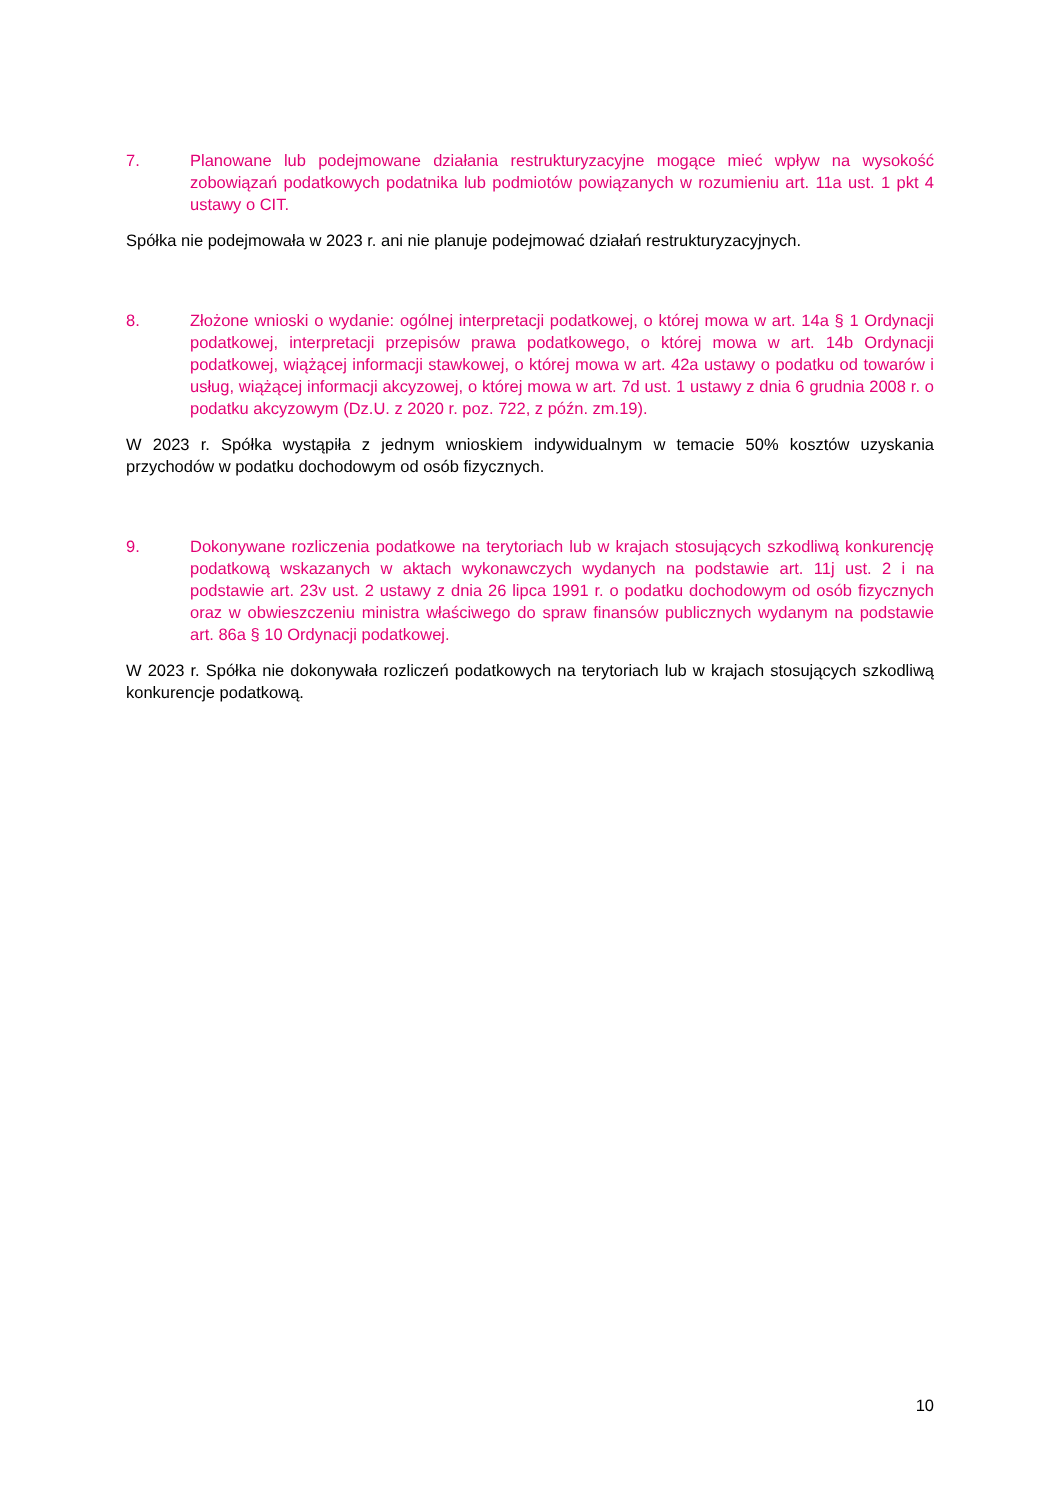7. Planowane lub podejmowane działania restrukturyzacyjne mogące mieć wpływ na wysokość zobowiązań podatkowych podatnika lub podmiotów powiązanych w rozumieniu art. 11a ust. 1 pkt 4 ustawy o CIT.
Spółka nie podejmowała w 2023 r. ani nie planuje podejmować działań restrukturyzacyjnych.
8. Złożone wnioski o wydanie: ogólnej interpretacji podatkowej, o której mowa w art. 14a § 1 Ordynacji podatkowej, interpretacji przepisów prawa podatkowego, o której mowa w art. 14b Ordynacji podatkowej, wiążącej informacji stawkowej, o której mowa w art. 42a ustawy o podatku od towarów i usług, wiążącej informacji akcyzowej, o której mowa w art. 7d ust. 1 ustawy z dnia 6 grudnia 2008 r. o podatku akcyzowym (Dz.U. z 2020 r. poz. 722, z późn. zm.19).
W 2023 r. Spółka wystąpiła z jednym wnioskiem indywidualnym w temacie 50% kosztów uzyskania przychodów w podatku dochodowym od osób fizycznych.
9. Dokonywane rozliczenia podatkowe na terytoriach lub w krajach stosujących szkodliwą konkurencję podatkową wskazanych w aktach wykonawczych wydanych na podstawie art. 11j ust. 2 i na podstawie art. 23v ust. 2 ustawy z dnia 26 lipca 1991 r. o podatku dochodowym od osób fizycznych oraz w obwieszczeniu ministra właściwego do spraw finansów publicznych wydanym na podstawie art. 86a § 10 Ordynacji podatkowej.
W 2023 r. Spółka nie dokonywała rozliczeń podatkowych na terytoriach lub w krajach stosujących szkodliwą konkurencje podatkową.
10